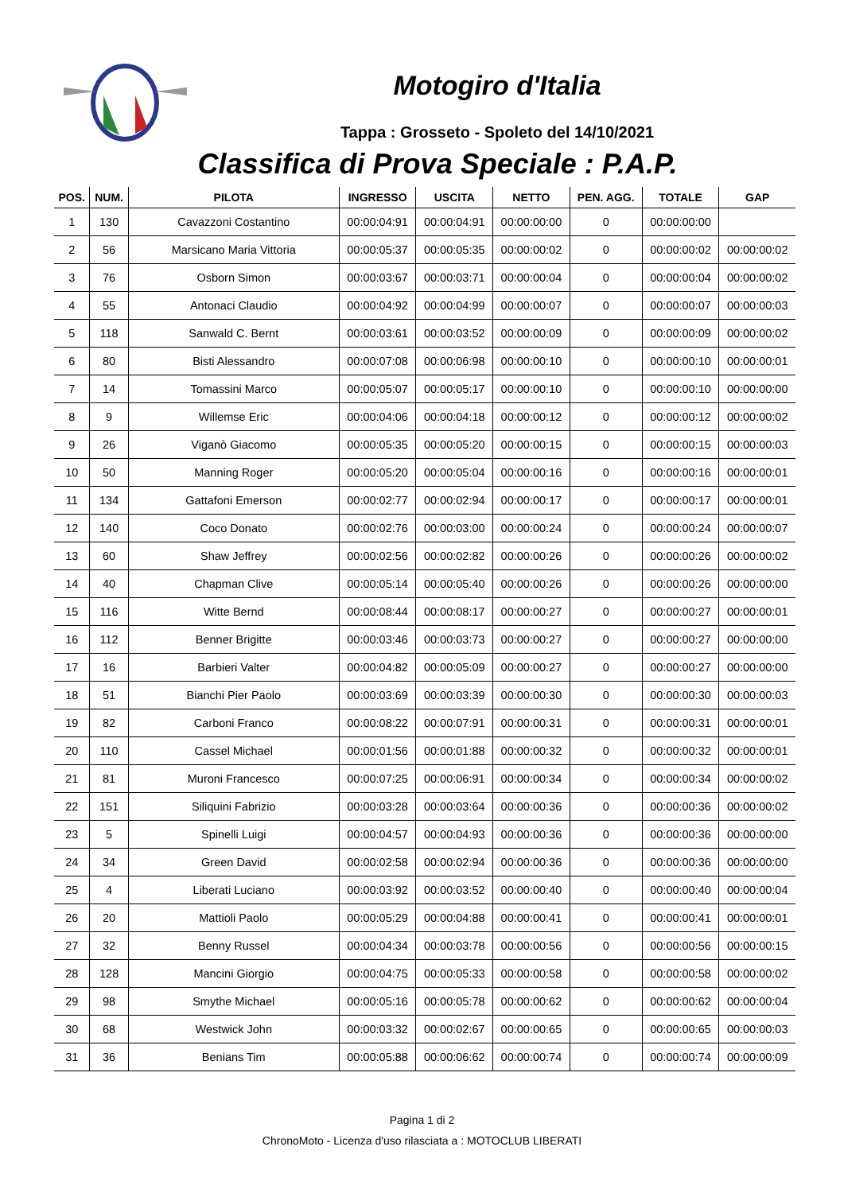Motogiro d'Italia
Tappa : Grosseto - Spoleto del 14/10/2021
Classifica di Prova Speciale : P.A.P.
| POS. | NUM. | PILOTA | INGRESSO | USCITA | NETTO | PEN. AGG. | TOTALE | GAP |
| --- | --- | --- | --- | --- | --- | --- | --- | --- |
| 1 | 130 | Cavazzoni Costantino | 00:00:04:91 | 00:00:04:91 | 00:00:00:00 | 0 | 00:00:00:00 | |
| 2 | 56 | Marsicano Maria Vittoria | 00:00:05:37 | 00:00:05:35 | 00:00:00:02 | 0 | 00:00:00:02 | 00:00:00:02 |
| 3 | 76 | Osborn Simon | 00:00:03:67 | 00:00:03:71 | 00:00:00:04 | 0 | 00:00:00:04 | 00:00:00:02 |
| 4 | 55 | Antonaci Claudio | 00:00:04:92 | 00:00:04:99 | 00:00:00:07 | 0 | 00:00:00:07 | 00:00:00:03 |
| 5 | 118 | Sanwald C. Bernt | 00:00:03:61 | 00:00:03:52 | 00:00:00:09 | 0 | 00:00:00:09 | 00:00:00:02 |
| 6 | 80 | Bisti Alessandro | 00:00:07:08 | 00:00:06:98 | 00:00:00:10 | 0 | 00:00:00:10 | 00:00:00:01 |
| 7 | 14 | Tomassini Marco | 00:00:05:07 | 00:00:05:17 | 00:00:00:10 | 0 | 00:00:00:10 | 00:00:00:00 |
| 8 | 9 | Willemse Eric | 00:00:04:06 | 00:00:04:18 | 00:00:00:12 | 0 | 00:00:00:12 | 00:00:00:02 |
| 9 | 26 | Viganò Giacomo | 00:00:05:35 | 00:00:05:20 | 00:00:00:15 | 0 | 00:00:00:15 | 00:00:00:03 |
| 10 | 50 | Manning Roger | 00:00:05:20 | 00:00:05:04 | 00:00:00:16 | 0 | 00:00:00:16 | 00:00:00:01 |
| 11 | 134 | Gattafoni Emerson | 00:00:02:77 | 00:00:02:94 | 00:00:00:17 | 0 | 00:00:00:17 | 00:00:00:01 |
| 12 | 140 | Coco Donato | 00:00:02:76 | 00:00:03:00 | 00:00:00:24 | 0 | 00:00:00:24 | 00:00:00:07 |
| 13 | 60 | Shaw Jeffrey | 00:00:02:56 | 00:00:02:82 | 00:00:00:26 | 0 | 00:00:00:26 | 00:00:00:02 |
| 14 | 40 | Chapman Clive | 00:00:05:14 | 00:00:05:40 | 00:00:00:26 | 0 | 00:00:00:26 | 00:00:00:00 |
| 15 | 116 | Witte Bernd | 00:00:08:44 | 00:00:08:17 | 00:00:00:27 | 0 | 00:00:00:27 | 00:00:00:01 |
| 16 | 112 | Benner Brigitte | 00:00:03:46 | 00:00:03:73 | 00:00:00:27 | 0 | 00:00:00:27 | 00:00:00:00 |
| 17 | 16 | Barbieri Valter | 00:00:04:82 | 00:00:05:09 | 00:00:00:27 | 0 | 00:00:00:27 | 00:00:00:00 |
| 18 | 51 | Bianchi Pier Paolo | 00:00:03:69 | 00:00:03:39 | 00:00:00:30 | 0 | 00:00:00:30 | 00:00:00:03 |
| 19 | 82 | Carboni Franco | 00:00:08:22 | 00:00:07:91 | 00:00:00:31 | 0 | 00:00:00:31 | 00:00:00:01 |
| 20 | 110 | Cassel Michael | 00:00:01:56 | 00:00:01:88 | 00:00:00:32 | 0 | 00:00:00:32 | 00:00:00:01 |
| 21 | 81 | Muroni Francesco | 00:00:07:25 | 00:00:06:91 | 00:00:00:34 | 0 | 00:00:00:34 | 00:00:00:02 |
| 22 | 151 | Siliquini Fabrizio | 00:00:03:28 | 00:00:03:64 | 00:00:00:36 | 0 | 00:00:00:36 | 00:00:00:02 |
| 23 | 5 | Spinelli Luigi | 00:00:04:57 | 00:00:04:93 | 00:00:00:36 | 0 | 00:00:00:36 | 00:00:00:00 |
| 24 | 34 | Green David | 00:00:02:58 | 00:00:02:94 | 00:00:00:36 | 0 | 00:00:00:36 | 00:00:00:00 |
| 25 | 4 | Liberati Luciano | 00:00:03:92 | 00:00:03:52 | 00:00:00:40 | 0 | 00:00:00:40 | 00:00:00:04 |
| 26 | 20 | Mattioli Paolo | 00:00:05:29 | 00:00:04:88 | 00:00:00:41 | 0 | 00:00:00:41 | 00:00:00:01 |
| 27 | 32 | Benny Russel | 00:00:04:34 | 00:00:03:78 | 00:00:00:56 | 0 | 00:00:00:56 | 00:00:00:15 |
| 28 | 128 | Mancini Giorgio | 00:00:04:75 | 00:00:05:33 | 00:00:00:58 | 0 | 00:00:00:58 | 00:00:00:02 |
| 29 | 98 | Smythe Michael | 00:00:05:16 | 00:00:05:78 | 00:00:00:62 | 0 | 00:00:00:62 | 00:00:00:04 |
| 30 | 68 | Westwick John | 00:00:03:32 | 00:00:02:67 | 00:00:00:65 | 0 | 00:00:00:65 | 00:00:00:03 |
| 31 | 36 | Benians Tim | 00:00:05:88 | 00:00:06:62 | 00:00:00:74 | 0 | 00:00:00:74 | 00:00:00:09 |
Pagina 1 di 2
ChronoMoto - Licenza d'uso rilasciata a : MOTOCLUB LIBERATI